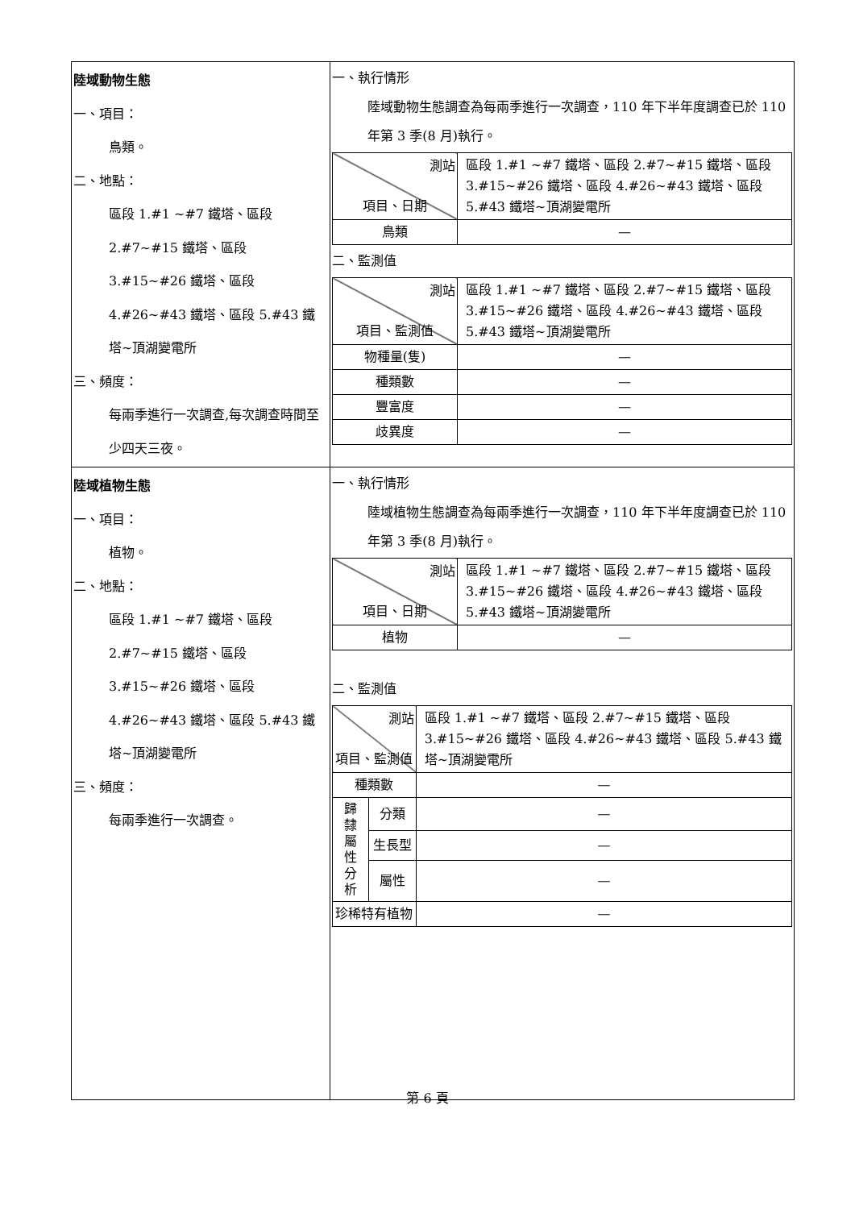| 陸域動物生態 一、項目： 鳥類。 二、地點： 區段 1.#1 ~#7 鐵塔、區段 2.#7~#15 鐵塔、區段 3.#15~#26 鐵塔、區段 4.#26~#43 鐵塔、區段 5.#43 鐵塔~頂湖變電所 三、頻度： 每兩季進行一次調查,每次調查時間至少四天三夜。 | 一、執行情形 陸域動物生態調查為每兩季進行一次調查，110 年下半年度調查已於 110 年第 3 季(8 月)執行。 / 測站 項目、日期 / 區段 1.#1 ~#7 鐵塔、區段 2.#7~#15 鐵塔、區段 3.#15~#26 鐵塔、區段 4.#26~#43 鐵塔、區段 5.#43 鐵塔~頂湖變電所 / / 鳥類 / — / 二、監測值 / 測站 項目、監測值 / 區段 1.#1 ~#7 鐵塔、區段 2.#7~#15 鐵塔、區段 3.#15~#26 鐵塔、區段 4.#26~#43 鐵塔、區段 5.#43 鐵塔~頂湖變電所 / / 物種量(隻) / — / / 種類數 / — / / 豐富度 / — / / 歧異度 / — / |
| 陸域植物生態 一、項目： 植物。 二、地點： 區段 1.#1 ~#7 鐵塔、區段 2.#7~#15 鐵塔、區段 3.#15~#26 鐵塔、區段 4.#26~#43 鐵塔、區段 5.#43 鐵塔~頂湖變電所 三、頻度： 每兩季進行一次調查。 | 一、執行情形 陸域植物生態調查為每兩季進行一次調查，110 年下半年度調查已於 110 年第 3 季(8 月)執行。 / 測站 項目、日期 / 區段 1.#1 ~#7 鐵塔、區段 2.#7~#15 鐵塔、區段 3.#15~#26 鐵塔、區段 4.#26~#43 鐵塔、區段 5.#43 鐵塔~頂湖變電所 / / 植物 / — / 二、監測值 / 測站 項目、監測值 / / 區段 1.#1 ~#7 鐵塔、區段 2.#7~#15 鐵塔、區段 3.#15~#26 鐵塔、區段 4.#26~#43 鐵塔、區段 5.#43 鐵塔~頂湖變電所 / / 種類數 / / — / / 歸 隸 屬 性 分 析 / 分類 / — / / / 生長型 / — / / / 屬性 / — / / 珍稀特有植物 / / — / |
第 6 頁